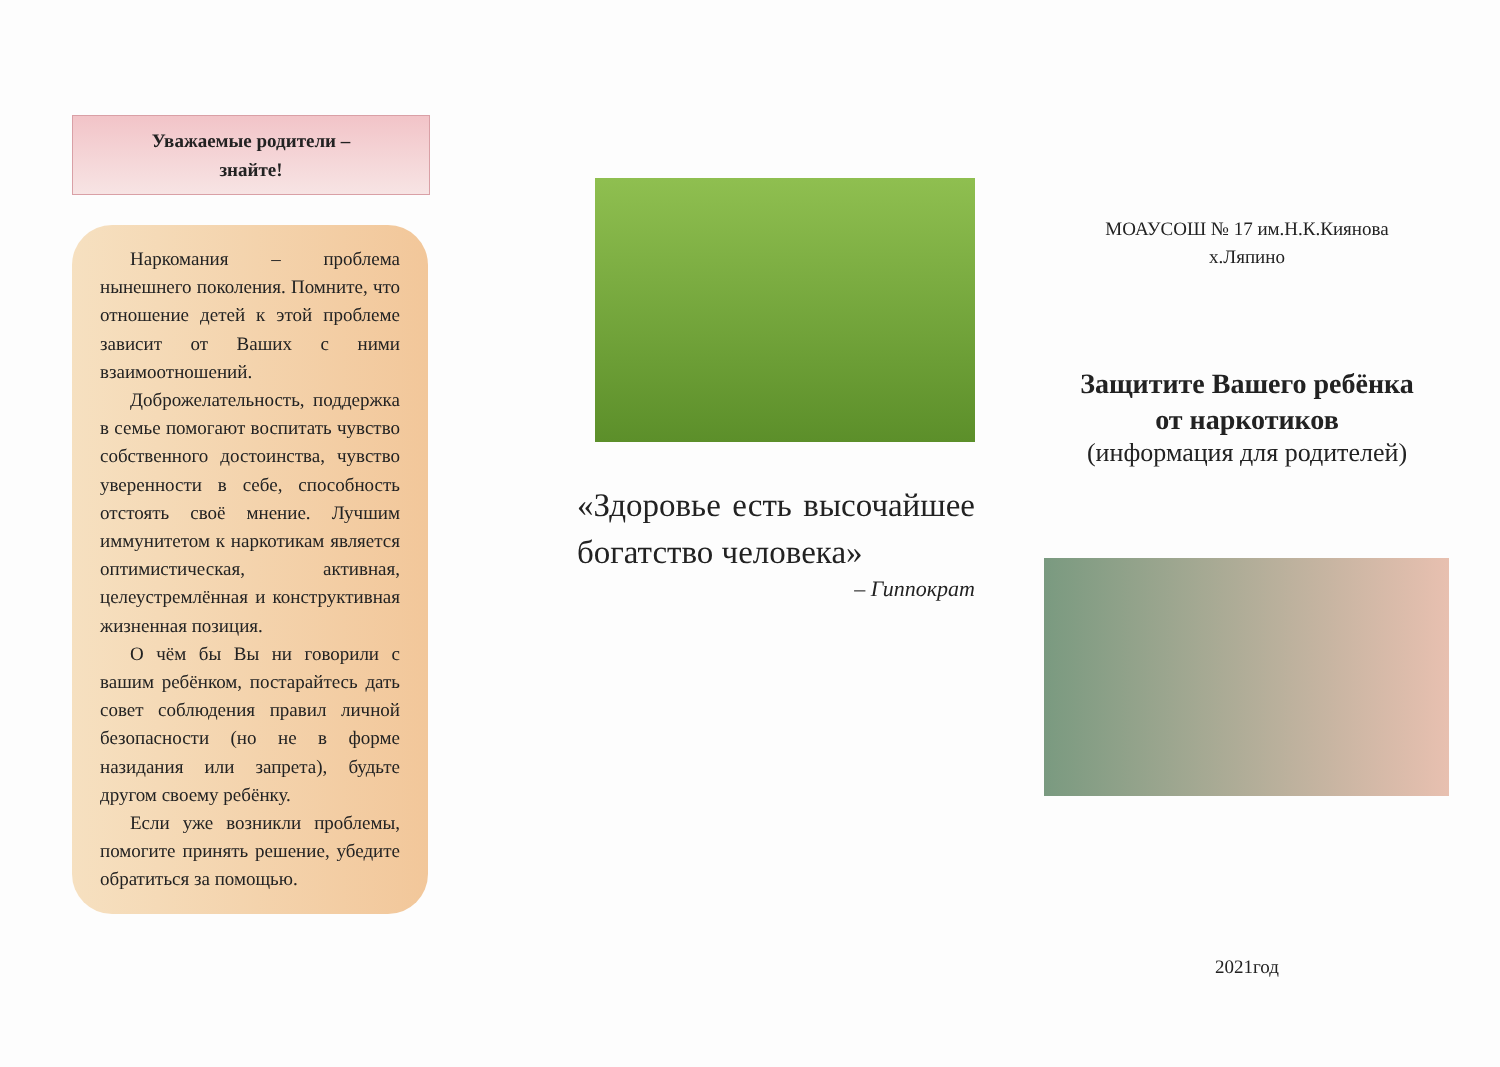Уважаемые родители –
знайте!
Наркомания – проблема нынешнего поколения. Помните, что отношение детей к этой проблеме зависит от Ваших с ними взаимоотношений.
Доброжелательность, поддержка в семье помогают воспитать чувство собственного достоинства, чувство уверенности в себе, способность отстоять своё мнение. Лучшим иммунитетом к наркотикам является оптимистическая, активная, целеустремлённая и конструктивная жизненная позиция.
О чём бы Вы ни говорили с вашим ребёнком, постарайтесь дать совет соблюдения правил личной безопасности (но не в форме назидания или запрета), будьте другом своему ребёнку.
Если уже возникли проблемы, помогите принять решение, убедите обратиться за помощью.
«Здоровье есть высочайшее богатство человека»
– Гиппократ
МОАУСОШ № 17 им.Н.К.Киянова
х.Ляпино
Защитите Вашего ребёнка
от наркотиков
(информация для родителей)
2021год